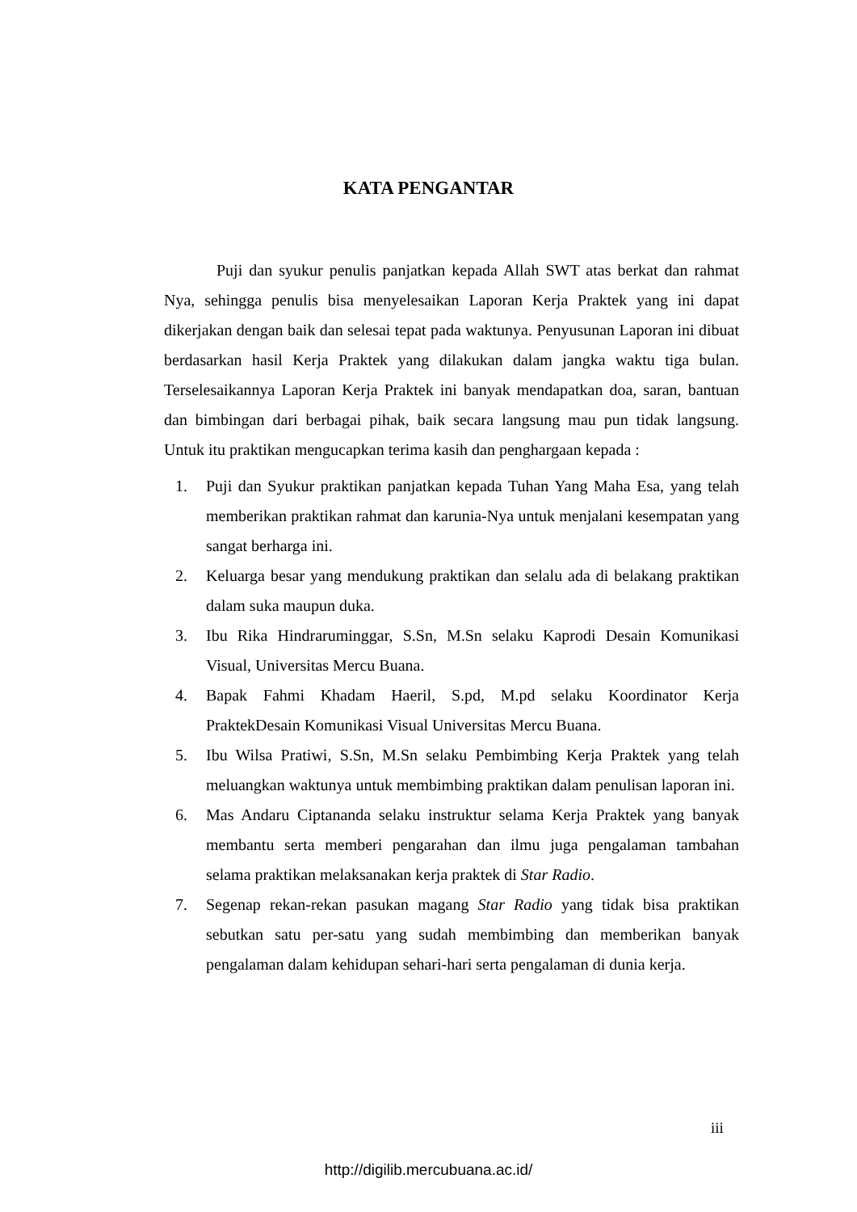KATA PENGANTAR
Puji dan syukur penulis panjatkan kepada Allah SWT atas berkat dan rahmat Nya, sehingga penulis bisa menyelesaikan Laporan Kerja Praktek yang ini dapat dikerjakan dengan baik dan selesai tepat pada waktunya. Penyusunan Laporan ini dibuat berdasarkan hasil Kerja Praktek yang dilakukan dalam jangka waktu tiga bulan. Terselesaikannya Laporan Kerja Praktek ini banyak mendapatkan doa, saran, bantuan dan bimbingan dari berbagai pihak, baik secara langsung mau pun tidak langsung. Untuk itu praktikan mengucapkan terima kasih dan penghargaan kepada :
1. Puji dan Syukur praktikan panjatkan kepada Tuhan Yang Maha Esa, yang telah memberikan praktikan rahmat dan karunia-Nya untuk menjalani kesempatan yang sangat berharga ini.
2. Keluarga besar yang mendukung praktikan dan selalu ada di belakang praktikan dalam suka maupun duka.
3. Ibu Rika Hindraruminggar, S.Sn, M.Sn selaku Kaprodi Desain Komunikasi Visual, Universitas Mercu Buana.
4. Bapak Fahmi Khadam Haeril, S.pd, M.pd selaku Koordinator Kerja PraktekDesain Komunikasi Visual Universitas Mercu Buana.
5. Ibu Wilsa Pratiwi, S.Sn, M.Sn selaku Pembimbing Kerja Praktek yang telah meluangkan waktunya untuk membimbing praktikan dalam penulisan laporan ini.
6. Mas Andaru Ciptananda selaku instruktur selama Kerja Praktek yang banyak membantu serta memberi pengarahan dan ilmu juga pengalaman tambahan selama praktikan melaksanakan kerja praktek di Star Radio.
7. Segenap rekan-rekan pasukan magang Star Radio yang tidak bisa praktikan sebutkan satu per-satu yang sudah membimbing dan memberikan banyak pengalaman dalam kehidupan sehari-hari serta pengalaman di dunia kerja.
iii
http://digilib.mercubuana.ac.id/